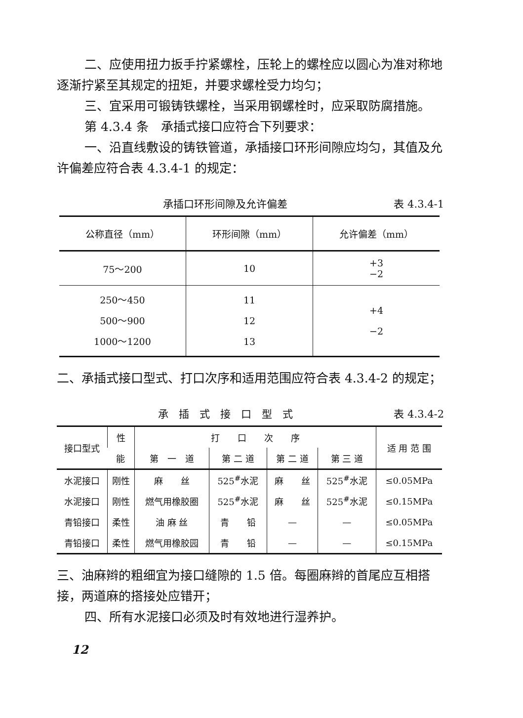二、应使用扭力扳手拧紧螺栓，压轮上的螺栓应以圆心为准对称地逐渐拧紧至其规定的扭矩，并要求螺栓受力均匀；
三、宜采用可锻铸铁螺栓，当采用钢螺栓时，应采取防腐措施。
第 4.3.4 条　承插式接口应符合下列要求：
一、沿直线敷设的铸铁管道，承插接口环形间隙应均匀，其值及允许偏差应符合表 4.3.4-1 的规定：
承插口环形间隙及允许偏差 表 4.3.4-1
| 公称直径（mm） | 环形间隙（mm） | 允许偏差（mm） |
| --- | --- | --- |
| 75～200 | 10 | +3 −2 |
| 250～450 500～900 1000～1200 | 11 12 13 | +4 −2 |
二、承插式接口型式、打口次序和适用范围应符合表 4.3.4-2 的规定；
承　插　式　接　口　型　式 表 4.3.4-2
| 接口型式 | 性 | 打 口 次 序 | | | | 适 用 范 围 |
| --- | --- | --- | --- | --- | --- | --- |
| | 能 | 第 一 道 | 第 二 道 | 第 二 道 | 第 三 道 | |
| 水泥接口 | 刚性 | 麻 丝 | 525<sup>#</sup>水泥 | 麻 丝 | 525<sup>#</sup>水泥 | ≤0.05MPa |
| 水泥接口 | 刚性 | 燃气用橡胶圈 | 525<sup>#</sup>水泥 | 麻 丝 | 525<sup>#</sup>水泥 | ≤0.15MPa |
| 青铅接口 | 柔性 | 油 麻 丝 | 青 铅 | — | — | ≤0.05MPa |
| 青铅接口 | 柔性 | 燃气用橡胶园 | 青 铅 | — | — | ≤0.15MPa |
三、油麻辫的粗细宜为接口缝隙的 1.5 倍。每圈麻辫的首尾应互相搭接，两道麻的搭接处应错开；
四、所有水泥接口必须及时有效地进行湿养护。
12